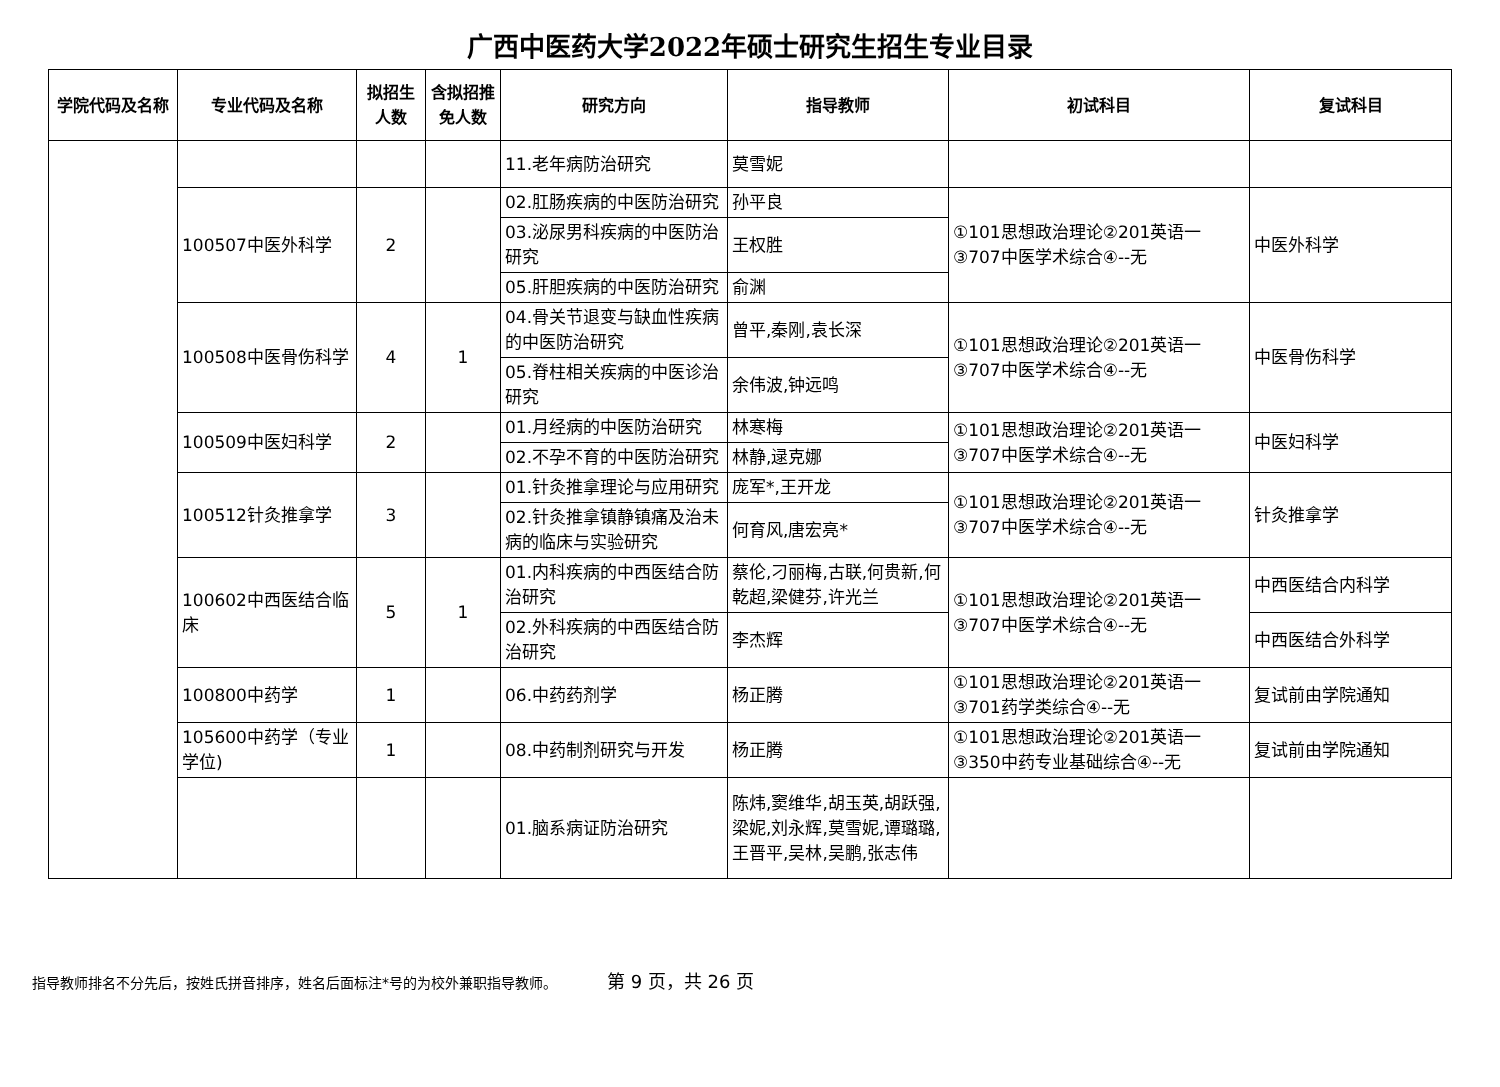广西中医药大学2022年硕士研究生招生专业目录
| 学院代码及名称 | 专业代码及名称 | 拟招生人数 | 含拟招推免人数 | 研究方向 | 指导教师 | 初试科目 | 复试科目 |
| --- | --- | --- | --- | --- | --- | --- | --- |
| | | | | 11.老年病防治研究 | 莫雪妮 | | |
| | 100507中医外科学 | 2 | | 02.肛肠疾病的中医防治研究 | 孙平良 | ①101思想政治理论②201英语一③707中医学术综合④--无 | 中医外科学 |
| | | | | 03.泌尿男科疾病的中医防治研究 | 王权胜 | | |
| | | | | 05.肝胆疾病的中医防治研究 | 俞渊 | | |
| | 100508中医骨伤科学 | 4 | 1 | 04.骨关节退变与缺血性疾病的中医防治研究 | 曾平,秦刚,袁长深 | ①101思想政治理论②201英语一③707中医学术综合④--无 | 中医骨伤科学 |
| | | | | 05.脊柱相关疾病的中医诊治研究 | 余伟波,钟远鸣 | | |
| | 100509中医妇科学 | 2 | | 01.月经病的中医防治研究 | 林寒梅 | ①101思想政治理论②201英语一③707中医学术综合④--无 | 中医妇科学 |
| | | | | 02.不孕不育的中医防治研究 | 林静,逯克娜 | | |
| | 100512针灸推拿学 | 3 | | 01.针灸推拿理论与应用研究 | 庞军*,王开龙 | ①101思想政治理论②201英语一③707中医学术综合④--无 | 针灸推拿学 |
| | | | | 02.针灸推拿镇静镇痛及治未病的临床与实验研究 | 何育风,唐宏亮* | | |
| | 100602中西医结合临床 | 5 | 1 | 01.内科疾病的中西医结合防治研究 | 蔡伦,刁丽梅,古联,何贵新,何乾超,梁健芬,许光兰 | ①101思想政治理论②201英语一③707中医学术综合④--无 | 中西医结合内科学 |
| | | | | 02.外科疾病的中西医结合防治研究 | 李杰辉 | | 中西医结合外科学 |
| | 100800中药学 | 1 | | 06.中药药剂学 | 杨正腾 | ①101思想政治理论②201英语一③701药学类综合④--无 | 复试前由学院通知 |
| | 105600中药学（专业学位) | 1 | | 08.中药制剂研究与开发 | 杨正腾 | ①101思想政治理论②201英语一③350中药专业基础综合④--无 | 复试前由学院通知 |
| | | | | 01.脑系病证防治研究 | 陈炜,窦维华,胡玉英,胡跃强,梁妮,刘永辉,莫雪妮,谭璐璐,王晋平,吴林,吴鹏,张志伟 | | |
指导教师排名不分先后，按姓氏拼音排序，姓名后面标注*号的为校外兼职指导教师。 第 9 页，共 26 页